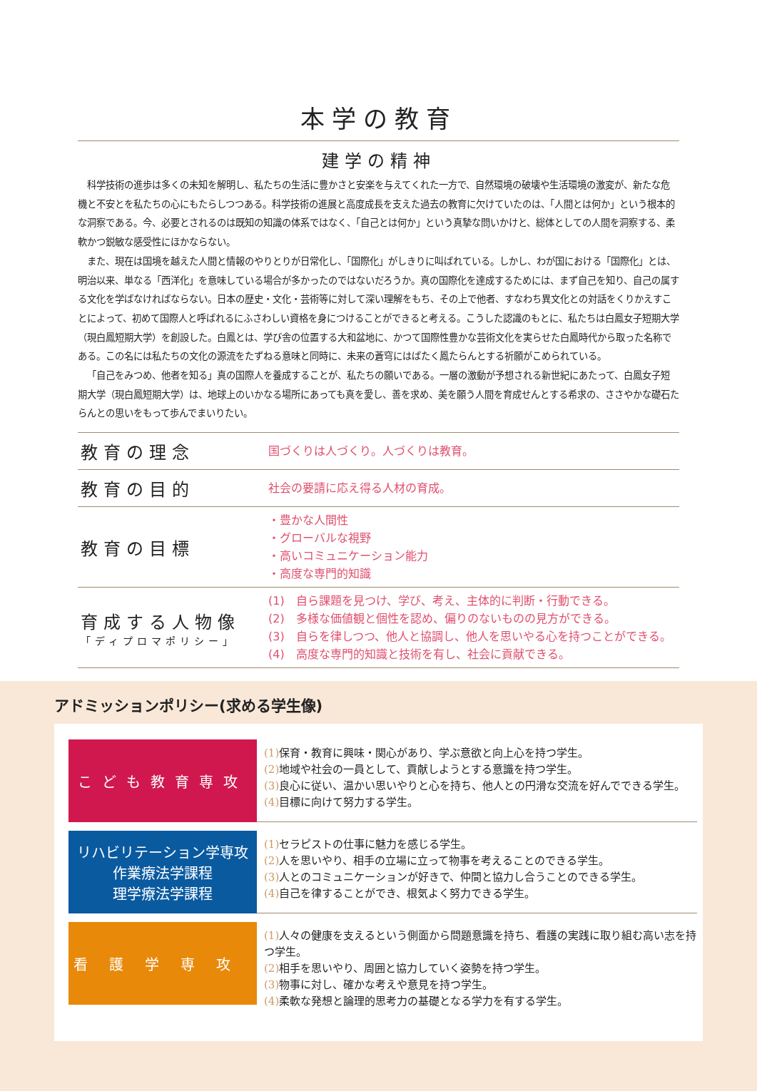本学の教育
建学の精神
科学技術の進歩は多くの未知を解明し、私たちの生活に豊かさと安楽を与えてくれた一方で、自然環境の破壊や生活環境の激変が、新たな危機と不安とを私たちの心にもたらしつつある。科学技術の進展と高度成長を支えた過去の教育に欠けていたのは、「人間とは何か」という根本的な洞察である。今、必要とされるのは既知の知識の体系ではなく、「自己とは何か」という真摯な問いかけと、総体としての人間を洞察する、柔軟かつ鋭敏な感受性にほかならない。
また、現在は国境を越えた人間と情報のやりとりが日常化し、「国際化」がしきりに叫ばれている。しかし、わが国における「国際化」とは、明治以来、単なる「西洋化」を意味している場合が多かったのではないだろうか。真の国際化を達成するためには、まず自己を知り、自己の属する文化を学ばなければならない。日本の歴史・文化・芸術等に対して深い理解をもち、その上で他者、すなわち異文化との対話をくりかえすことによって、初めて国際人と呼ばれるにふさわしい資格を身につけることができると考える。こうした認識のもとに、私たちは白鳳女子短期大学（現白鳳短期大学）を創設した。白鳳とは、学び舎の位置する大和盆地に、かつて国際性豊かな芸術文化を実らせた白鳳時代から取った名称である。この名には私たちの文化の源流をたずねる意味と同時に、未来の蒼穹にはばたく鳳たらんとする祈願がこめられている。
「自己をみつめ、他者を知る」真の国際人を養成することが、私たちの願いである。一層の激動が予想される新世紀にあたって、白鳳女子短期大学（現白鳳短期大学）は、地球上のいかなる場所にあっても真を愛し、善を求め、美を願う人間を育成せんとする希求の、ささやかな礎石たらんとの思いをもって歩んでまいりたい。
| 教育の理念 | 国づくりは人づくり。人づくりは教育。 |
| 教育の目的 | 社会の要請に応え得る人材の育成。 |
| 教育の目標 | ・豊かな人間性 ・グローバルな視野 ・高いコミュニケーション能力 ・高度な専門的知識 |
| 育成する人物像 「ディプロマポリシー」 | (1) 自ら課題を見つけ、学び、考え、主体的に判断・行動できる。 (2) 多様な価値観と個性を認め、偏りのないものの見方ができる。 (3) 自らを律しつつ、他人と協調し、他人を思いやる心を持つことができる。 (4) 高度な専門的知識と技術を有し、社会に貢献できる。 |
アドミッションポリシー(求める学生像)
こども教育専攻
(1) 保育・教育に興味・関心があり、学ぶ意欲と向上心を持つ学生。
(2) 地域や社会の一員として、貢献しようとする意識を持つ学生。
(3) 良心に従い、温かい思いやりと心を持ち、他人との円滑な交流を好んでできる学生。
(4) 目標に向けて努力する学生。
リハビリテーション学専攻
作業療法学課程
理学療法学課程
(1) セラピストの仕事に魅力を感じる学生。
(2) 人を思いやり、相手の立場に立って物事を考えることのできる学生。
(3) 人とのコミュニケーションが好きで、仲間と協力し合うことのできる学生。
(4) 自己を律することができ、根気よく努力できる学生。
看護学専攻
(1) 人々の健康を支えるという側面から問題意識を持ち、看護の実践に取り組む高い志を持つ学生。
(2) 相手を思いやり、周囲と協力していく姿勢を持つ学生。
(3) 物事に対し、確かな考えや意見を持つ学生。
(4) 柔軟な発想と論理的思考力の基礎となる学力を有する学生。